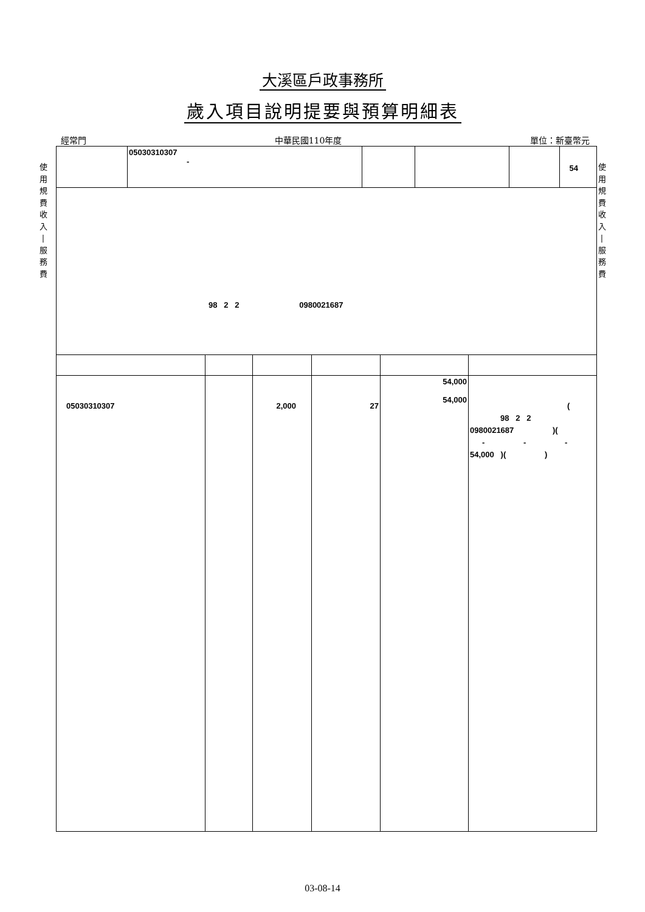大溪區戶政事務所
歲入項目說明提要與預算明細表
經常門 中華民國110年度 單位：新臺幣元
使
用
規
費
收
入
|
服
務
費
使
用
規
費
收
入
|
服
務
費
| | 05030310307 - | | | | 54 |
| 98 2 2 0980021687 | | | | | |
| 05030310307 | | 2,000 | 27 | 54,000 54,000 | ( 98 2 2 0980021687 )( - - - 54,000 )( ) |
03-08-14